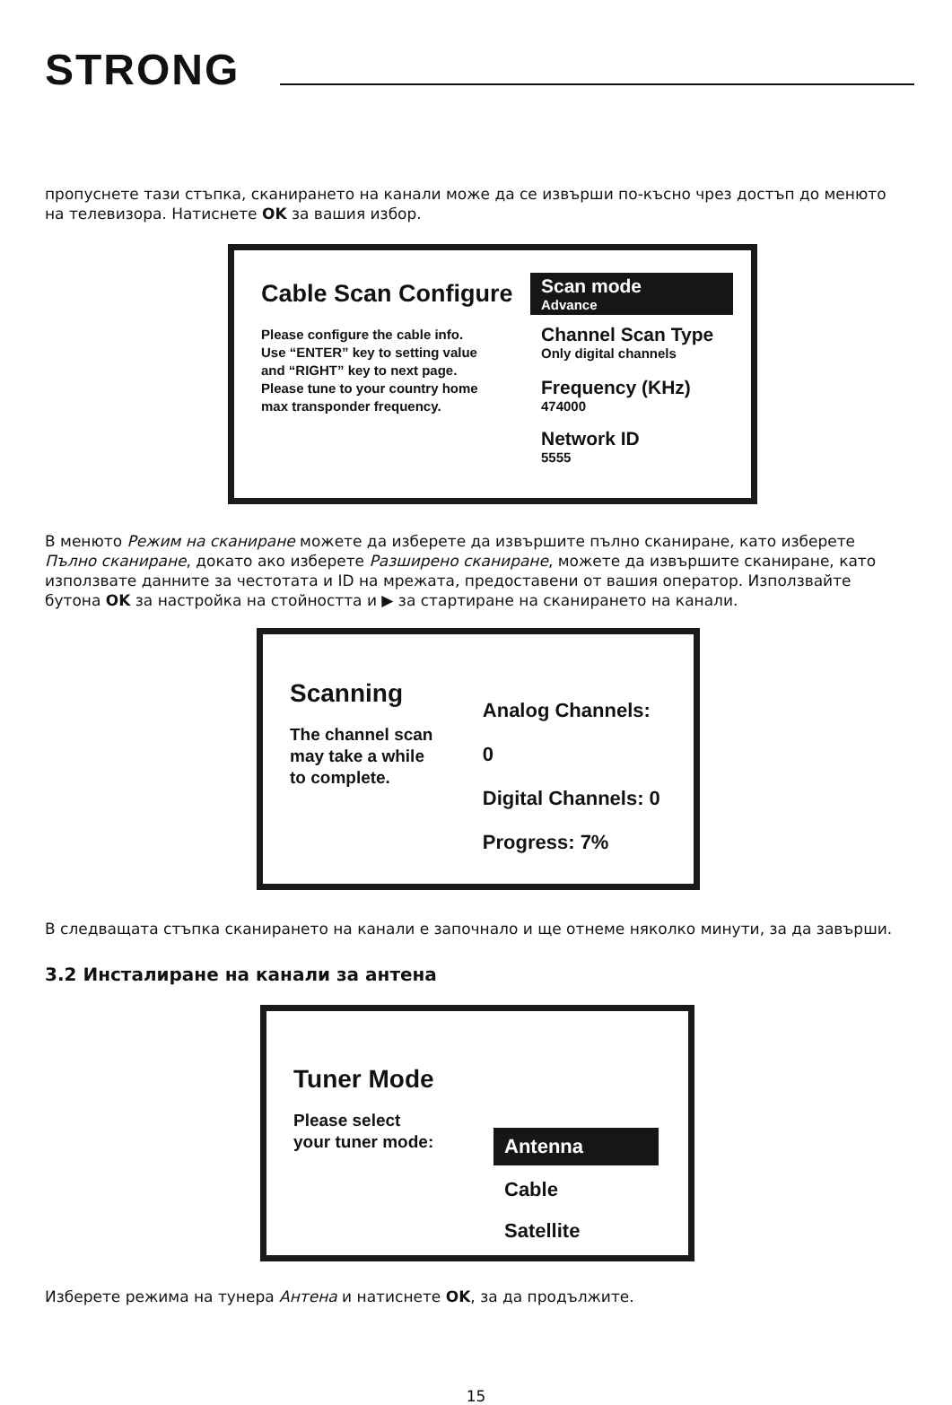STRONG
пропуснете тази стъпка, сканирането на канали може да се извърши по-късно чрез достъп до менюто на телевизора. Натиснете OK за вашия избор.
Cable Scan Configure
Please configure the cable info.
Use “ENTER” key to setting value
and “RIGHT” key to next page.
Please tune to your country home
max transponder frequency.
Scan mode
Advance
Channel Scan Type
Only digital channels
Frequency (KHz)
474000
Network ID
5555
В менюто Режим на сканиране можете да изберете да извършите пълно сканиране, като изберете Пълно сканиране, докато ако изберете Разширено сканиране, можете да извършите сканиране, като използвате данните за честотата и ID на мрежата, предоставени от вашия оператор. Използвайте бутона OK за настройка на стойността и ▶ за стартиране на сканирането на канали.
Scanning
The channel scan
may take a while
to complete.
Analog Channels: 0
Digital Channels: 0
Progress: 7%
В следващата стъпка сканирането на канали е започнало и ще отнеме няколко минути, за да завърши.
3.2 Инсталиране на канали за антена
Tuner Mode
Please select
your tuner mode:
Antenna
Cable
Satellite
Изберете режима на тунера Антена и натиснете OK, за да продължите.
15